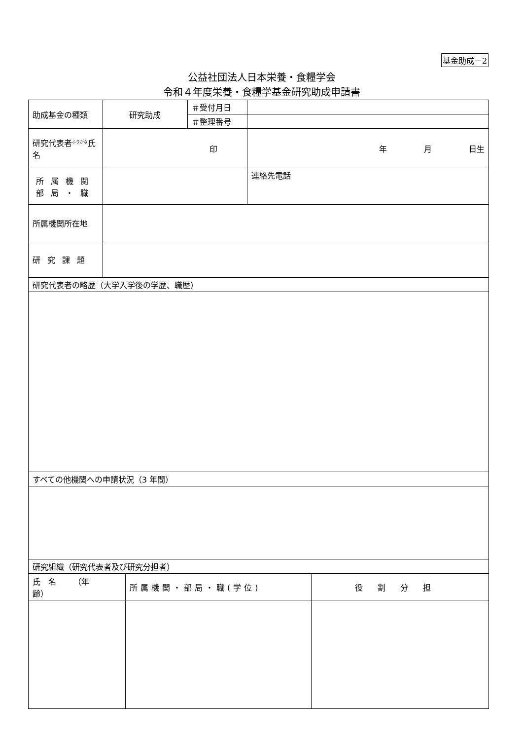基金助成－2
公益社団法人日本栄養・食糧学会
令和４年度栄養・食糧学基金研究助成申請書
| 助成基金の種類 | 研究助成 | ＃受付月日 | |
| | | ＃整理番号 | |
| 研究代表者<sup>ふりがな</sup>氏名 | 印 | | 年 月 日生 |
| 所属機関 部局・職 | | | 連絡先電話 |
| 所属機関所在地 | | | |
| 研究課題 | | | |
| 研究代表者の略歴（大学入学後の学歴、職歴） | | | |
| すべての他機関への申請状況（3 年間） | | | |
| 研究組織（研究代表者及び研究分担者） | | | |
| 氏 名 （年 齢） | 所属機関・部局・職(学位) | 役割分担 |